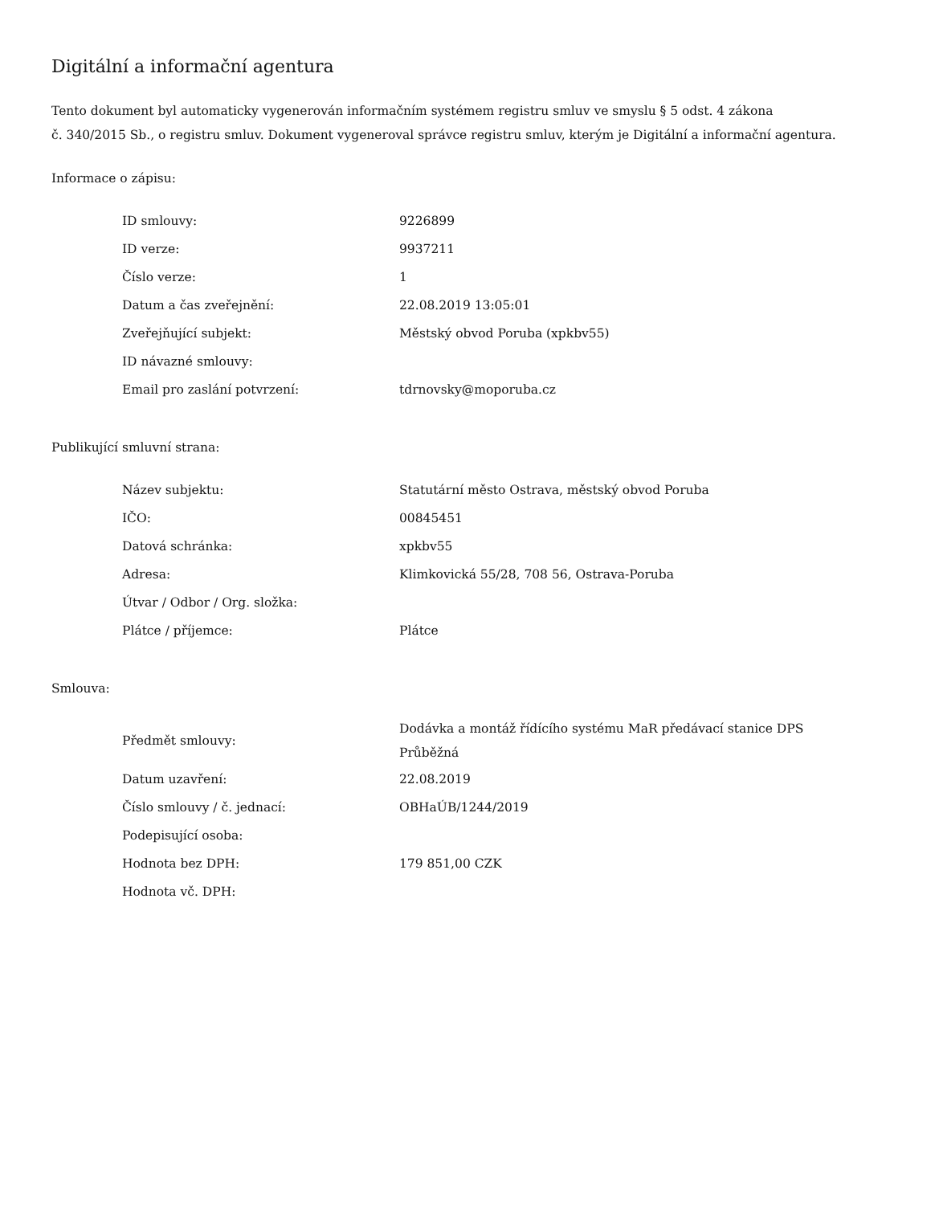Digitální a informační agentura
Tento dokument byl automaticky vygenerován informačním systémem registru smluv ve smyslu § 5 odst. 4 zákona
č. 340/2015 Sb., o registru smluv. Dokument vygeneroval správce registru smluv, kterým je Digitální a informační agentura.
Informace o zápisu:
| ID smlouvy: | 9226899 |
| ID verze: | 9937211 |
| Číslo verze: | 1 |
| Datum a čas zveřejnění: | 22.08.2019 13:05:01 |
| Zveřejňující subjekt: | Městský obvod Poruba (xpkbv55) |
| ID návazné smlouvy: | |
| Email pro zaslání potvrzení: | tdrnovsky@moporuba.cz |
Publikující smluvní strana:
| Název subjektu: | Statutární město Ostrava, městský obvod Poruba |
| IČO: | 00845451 |
| Datová schránka: | xpkbv55 |
| Adresa: | Klimkovická 55/28, 708 56, Ostrava-Poruba |
| Útvar / Odbor / Org. složka: | |
| Plátce / příjemce: | Plátce |
Smlouva:
| Předmět smlouvy: | Dodávka a montáž řídícího systému MaR předávací stanice DPS Průběžná |
| Datum uzavření: | 22.08.2019 |
| Číslo smlouvy / č. jednací: | OBHaÚB/1244/2019 |
| Podepisující osoba: | |
| Hodnota bez DPH: | 179 851,00 CZK |
| Hodnota vč. DPH: | |